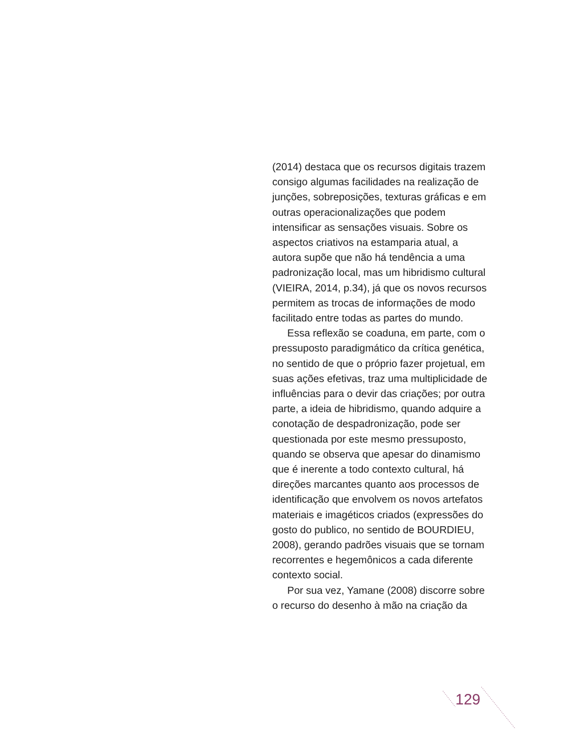(2014) destaca que os recursos digitais trazem consigo algumas facilidades na realização de junções, sobreposições, texturas gráficas e em outras operacionalizações que podem intensificar as sensações visuais. Sobre os aspectos criativos na estamparia atual, a autora supõe que não há tendência a uma padronização local, mas um hibridismo cultural (VIEIRA, 2014, p.34), já que os novos recursos permitem as trocas de informações de modo facilitado entre todas as partes do mundo.
Essa reflexão se coaduna, em parte, com o pressuposto paradigmático da crítica genética, no sentido de que o próprio fazer projetual, em suas ações efetivas, traz uma multiplicidade de influências para o devir das criações; por outra parte, a ideia de hibridismo, quando adquire a conotação de despadronização, pode ser questionada por este mesmo pressuposto, quando se observa que apesar do dinamismo que é inerente a todo contexto cultural, há direções marcantes quanto aos processos de identificação que envolvem os novos artefatos materiais e imagéticos criados (expressões do gosto do publico, no sentido de BOURDIEU, 2008), gerando padrões visuais que se tornam recorrentes e hegemônicos a cada diferente contexto social.
Por sua vez, Yamane (2008) discorre sobre o recurso do desenho à mão na criação da
129